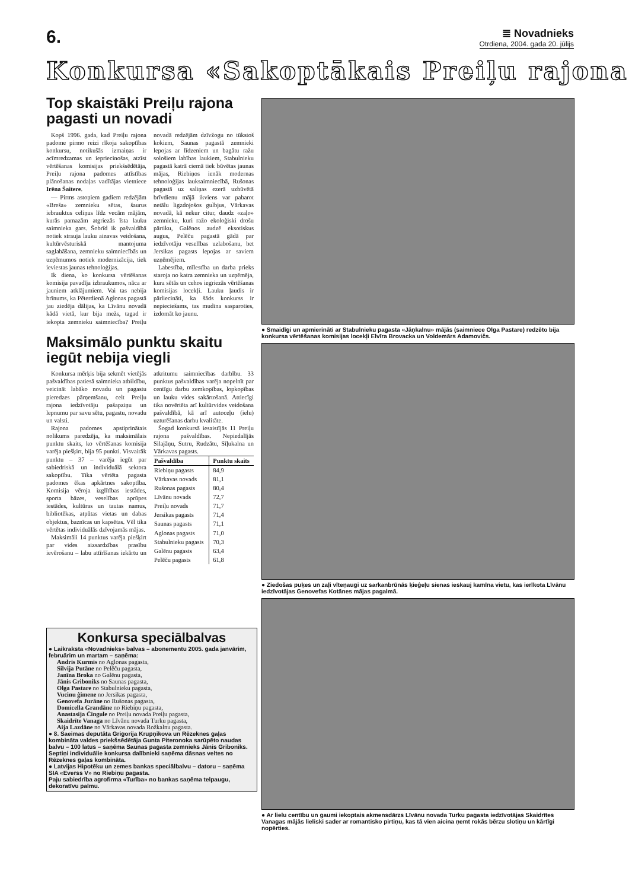6.
≣ Novadnieks
Otrdiena, 2004. gada 20. jūlijs
Konkursa «Sakoptākais Preiļu rajona
Top skaistāki Preiļu rajona pagasti un novadi
Kopš 1996. gada, kad Preiļu rajona padome pirmo reizi rīkoja sakoptības konkursu, notikušās izmaiņas ir acīmredzamas un iepriecinošas, atzīst vērtēšanas komisijas priekšsēdētāja, Preiļu rajona padomes attīstības plānošanas nodaļas vadītājas vietniece Irēna Šaitere.
— Pirms astoņiem gadiem redzējām «Breša» zemnieku sētas, šaurus iebrauktus celiņus līdz vecām mājām, kurās pamazām atgriezās īsta lauku saimnieka gars. Šobrīd ik pašvaldībā notiek strauja lauku ainavas veidošana, kultūrvēsturiskā mantojuma saglabāšana, zemnieku saimniecībās un uzņēmumos notiek modernizācija, tiek ieviestas jaunas tehnoloģijas.
Ik diena, ko konkursa vērtēšanas komisija pavadīja izbraukumos, nāca ar jauniem atklājumiem. Vai tas nebija brīnums, ka Pēterdienā Aglonas pagastā jau ziedēja dālijas, ka Līvānu novadā kādā vietā, kur bija mežs, tagad ir iekopta zemnieku saimniecība? Preiļu novadā redzējām dzīvžogu no tūkstoš kokiem, Saunas pagastā zemnieki lepojas ar līdzeniem un bagātu ražu sološiem labības laukiem, Stabulnieku pagastā katrā ciemā tiek būvētas jaunas mājas, Riebiņos ienāk modernas tehnoloģijas lauksaimniecībā, Rušonas pagastā uz saliņas ezerā uzbūvētā brīvdienu mājā ikviens var pabarot netālu ligzdojošos gulbjus, Vārkavas novadā, kā nekur citur, daudz «zaļo» zemnieku, kuri ražo ekoloģiski drošu pārtiku, Galēnos audzē eksotiskus augus, Pelēču pagastā gādā par iedzīvotāju veselības uzlabošanu, bet Jersikas pagasts lepojas ar saviem uzņēmējiem.
Labestība, mīlestība un darba prieks staroja no katra zemnieka un uzņēmēja, kura sētās un cehos iegriezās vērtēšanas komisijas locekļi. Lauku ļaudis ir pārliecināti, ka šāds konkurss ir nepieciešams, tas mudina sasparoties, izdomāt ko jaunu.
Maksimālo punktu skaitu iegūt nebija viegli
Konkursa mērķis bija sekmēt vietējās pašvaldības patiesā saimnieka atbildību, veicināt labāko novadu un pagastu pieredzes pārņemšanu, celt Preiļu rajona iedzīvotāju pašapziņu un lepnumu par savu sētu, pagastu, novadu un valsti.
Rajona padomes apstiprinātais nolikums paredzēja, ka maksimālais punktu skaits, ko vērtēšanas komisija varēja piešķirt, bija 95 punkti. Visvairāk punktu – 37 – varēja iegūt par sabiedriskā un individuālā sektora sakoptību. Tika vērtēta pagasta padomes ēkas apkārtnes sakoptība. Komisija vēroja izglītības iestādes, sporta bāzes, veselības aprūpes iestādes, kultūras un tautas namus, bibliotēkas, atpūtas vietas un dabas objektus, baznīcas un kapsētas. Vēl tika vērtētas individuālās dzīvojamās mājas.
Maksimāli 14 punktus varēja piešķirt par vides aizsardzības prasību ievērošanu – labu attīrīšanas iekārtu un atkritumu saimniecības darbību. 33 punktus pašvaldības varēja nopelnīt par centīgu darbu zemkopības, lopkopības un lauku vides sakārtošanā. Attiecīgi tika novērtēta arī kultūrvides veidošana pašvaldībā, kā arī autoceļu (ielu) uzturēšanas darbu kvalitāte.
Šogad konkursā iesaistījās 11 Preiļu rajona pašvaldības. Nepiedalījās Silajāņu, Sutru, Rudzātu, Sīļukalna un Vārkavas pagasts.
| Pašvaldība | Punktu skaits |
| --- | --- |
| Riebiņu pagasts | 84,9 |
| Vārkavas novads | 81,1 |
| Rušonas pagasts | 80,4 |
| Līvānu novads | 72,7 |
| Preiļu novads | 71,7 |
| Jersikas pagasts | 71,4 |
| Saunas pagasts | 71,1 |
| Aglonas pagasts | 71,0 |
| Stabulnieku pagasts | 70,3 |
| Galēnu pagasts | 63,4 |
| Pelēču pagasts | 61,8 |
Konkursa speciālbalvas
● Laikraksta «Novadnieks» balvas – abonementu 2005. gada janvārim, februārim un martam – saņēma:
Andris Kurmis no Aglonas pagasta,
Silvija Putāne no Pelēču pagasta,
Janīna Broka no Galēnu pagasta,
Jānis Griboniks no Saunas pagasta,
Olga Pastare no Stabulnieku pagasta,
Vucinu ģimene no Jersikas pagasta,
Genovefa Jurāne no Rušonas pagasta,
Domicella Grandāne no Riebiņu pagasta,
Anastasija Čingule no Preiļu novada Preiļu pagasta,
Skaidrīte Vanaga no Līvānu novada Turku pagasta,
Aija Lazdāne no Vārkavas novada Rožkalnu pagasta.
● 8. Saeimas deputāta Grigorija Krupņikova un Rēzeknes gaļas kombināta valdes priekšsēdētāja Gunta Piteronoka sarūpēto naudas balvu – 100 latus – saņēma Saunas pagasta zemnieks Jānis Griboniks. Septiņi individuālie konkursa dalībnieki saņēma dāsnas veltes no Rēzeknes gaļas kombināta.
● Latvijas Hipotēku un zemes bankas speciālbalvu – datoru – saņēma SIA «Everss V» no Riebiņu pagasta.
Paju sabiedrība agrofirma «Turība» no bankas saņēma telpaugu, dekoratīvu palmu.
● Smaidīgi un apmierināti ar Stabulnieku pagasta «Jāņkalnu» mājās (saimniece Olga Pastare) redzēto bija konkursa vērtēšanas komisijas locekļi Elvīra Brovacka un Voldemārs Adamovičs.
● Ziedošas puķes un zaļi vīteņaugi uz sarkanbrūnās ķieģeļu sienas ieskauj kamīna vietu, kas ierīkota Līvānu iedzīvotājas Genovefas Kotānes mājas pagalmā.
● Ar lielu centību un gaumi iekoptais akmensdārzs Līvānu novada Turku pagasta iedzīvotājas Skaidrītes Vanagas mājās lieliski sader ar romantisko pirtiņu, kas tā vien aicina ņemt rokās bērzu slotiņu un kārtīgi nopērties.